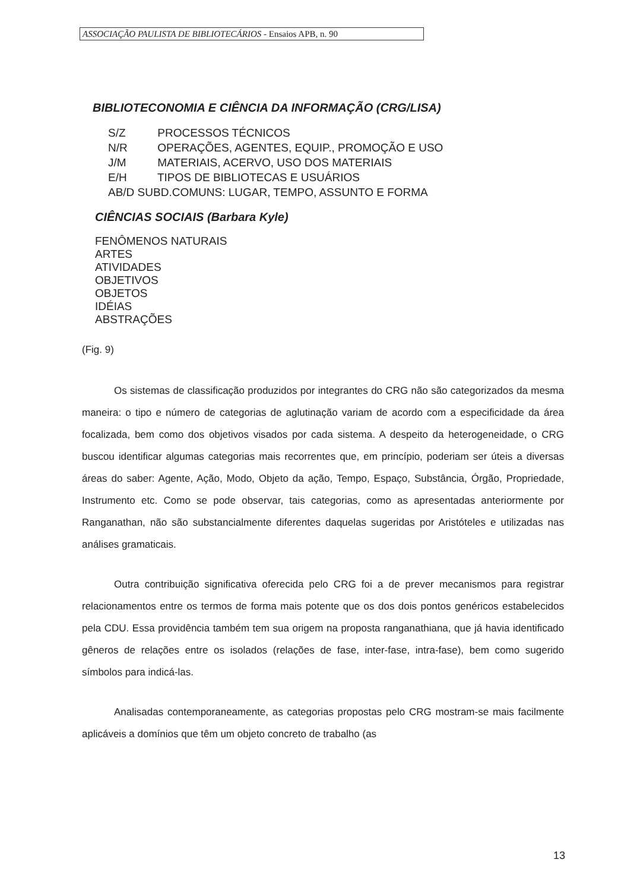ASSOCIAÇÃO PAULISTA DE BIBLIOTECÁRIOS - Ensaios APB, n. 90
BIBLIOTECONOMIA E CIÊNCIA DA INFORMAÇÃO (CRG/LISA)
S/Z PROCESSOS TÉCNICOS
N/R OPERAÇÕES, AGENTES, EQUIP., PROMOÇÃO E USO
J/M MATERIAIS, ACERVO, USO DOS MATERIAIS
E/H TIPOS DE BIBLIOTECAS E USUÁRIOS
AB/D SUBD.COMUNS: LUGAR, TEMPO, ASSUNTO E FORMA
CIÊNCIAS SOCIAIS (Barbara Kyle)
FENÔMENOS NATURAIS
ARTES
ATIVIDADES
OBJETIVOS
OBJETOS
IDÉIAS
ABSTRAÇÕES
(Fig. 9)
Os sistemas de classificação produzidos por integrantes do CRG não são categorizados da mesma maneira: o tipo e número de categorias de aglutinação variam de acordo com a especificidade da área focalizada, bem como dos objetivos visados por cada sistema. A despeito da heterogeneidade, o CRG buscou identificar algumas categorias mais recorrentes que, em princípio, poderiam ser úteis a diversas áreas do saber: Agente, Ação, Modo, Objeto da ação, Tempo, Espaço, Substância, Órgão, Propriedade, Instrumento etc. Como se pode observar, tais categorias, como as apresentadas anteriormente por Ranganathan, não são substancialmente diferentes daquelas sugeridas por Aristóteles e utilizadas nas análises gramaticais.
Outra contribuição significativa oferecida pelo CRG foi a de prever mecanismos para registrar relacionamentos entre os termos de forma mais potente que os dos dois pontos genéricos estabelecidos pela CDU. Essa providência também tem sua origem na proposta ranganathiana, que já havia identificado gêneros de relações entre os isolados (relações de fase, inter-fase, intra-fase), bem como sugerido símbolos para indicá-las.
Analisadas contemporaneamente, as categorias propostas pelo CRG mostram-se mais facilmente aplicáveis a domínios que têm um objeto concreto de trabalho (as
13